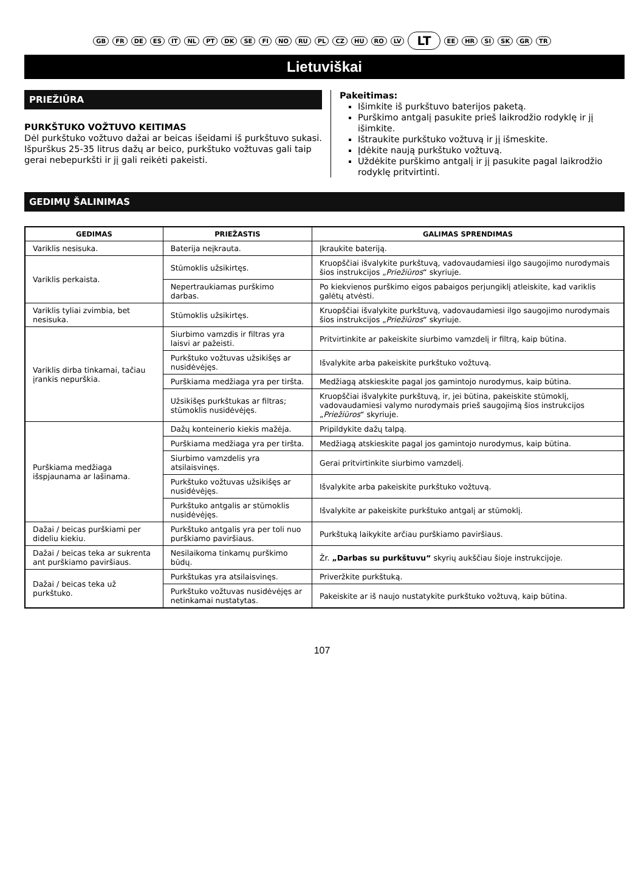GB FR DE ES IT NL PT DK SE FI NO RU PL CZ HU RO LV LT EE HR SI SK GR TR
Lietuviškai
PRIEŽIŪRA
PURKŠTUKO VOŽTUVO KEITIMAS
Dėl purkštuko vožtuvo dažai ar beicas išeidami iš purkštuvo sukasi. Išpurškus 25-35 litrus dažų ar beico, purkštuko vožtuvas gali taip gerai nebepurkšti ir jį gali reikėti pakeisti.
Pakeitimas:
Išimkite iš purkštuvo baterijos paketą.
Purškimo antgalį pasukite prieš laikrodžio rodyklę ir jį išimkite.
Ištraukite purkštuko vožtuvą ir jį išmeskite.
Įdėkite naują purkštuko vožtuvą.
Uždėkite purškimo antgalį ir jį pasukite pagal laikrodžio rodyklę pritvirtinti.
GEDIMŲ ŠALINIMAS
| GEDIMAS | PRIEŽASTIS | GALIMAS SPRENDIMAS |
| --- | --- | --- |
| Variklis nesisuka. | Baterija neįkrauta. | Įkraukite bateriją. |
| Variklis perkaista. | Stūmoklis užsikirtęs. | Kruopščiai išvalykite purkštuvą, vadovaudamiesi ilgo saugojimo nurodymais šios instrukcijos „ Priežiūros “ skyriuje. |
| | Nepertraukiamas purškimo darbas. | Po kiekvienos purškimo eigos pabaigos perjungiklį atleiskite, kad variklis galėtų atvėsti. |
| Variklis tyliai zvimbia, bet nesisuka. | Stūmoklis užsikirtęs. | Kruopščiai išvalykite purkštuvą, vadovaudamiesi ilgo saugojimo nurodymais šios instrukcijos „ Priežiūros “ skyriuje. |
| Variklis dirba tinkamai, tačiau įrankis nepurškia. | Siurbimo vamzdis ir filtras yra laisvi ar pažeisti. | Pritvirtinkite ar pakeiskite siurbimo vamzdelį ir filtrą, kaip būtina. |
| | Purkštuko vožtuvas užsikišęs ar nusidėvėjęs. | Išvalykite arba pakeiskite purkštuko vožtuvą. |
| | Purškiama medžiaga yra per tiršta. | Medžiagą atskieskite pagal jos gamintojo nurodymus, kaip būtina. |
| | Užsikišęs purkštukas ar filtras; stūmoklis nusidėvėjęs. | Kruopščiai išvalykite purkštuvą, ir, jei būtina, pakeiskite stūmoklį, vadovaudamiesi valymo nurodymais prieš saugojimą šios instrukcijos „ Priežiūros “ skyriuje. |
| Purškiama medžiaga išspjaunama ar lašinama. | Dažų konteinerio kiekis mažėja. | Pripildykite dažų talpą. |
| | Purškiama medžiaga yra per tiršta. | Medžiagą atskieskite pagal jos gamintojo nurodymus, kaip būtina. |
| | Siurbimo vamzdelis yra atsilaisvinęs. | Gerai pritvirtinkite siurbimo vamzdelį. |
| | Purkštuko vožtuvas užsikišęs ar nusidėvėjęs. | Išvalykite arba pakeiskite purkštuko vožtuvą. |
| | Purkštuko antgalis ar stūmoklis nusidėvėjęs. | Išvalykite ar pakeiskite purkštuko antgalį ar stūmoklį. |
| Dažai / beicas purškiami per dideliu kiekiu. | Purkštuko antgalis yra per toli nuo purškiamo paviršiaus. | Purkštuką laikykite arčiau purškiamo paviršiaus. |
| Dažai / beicas teka ar sukrenta ant purškiamo paviršiaus. | Nesilaikoma tinkamų purškimo būdų. | Žr. „Darbas su purkštuvu“ skyrių aukščiau šioje instrukcijoje. |
| Dažai / beicas teka už purkštuko. | Purkštukas yra atsilaisvinęs. | Priveržkite purkštuką. |
| | Purkštuko vožtuvas nusidėvėjęs ar netinkamai nustatytas. | Pakeiskite ar iš naujo nustatykite purkštuko vožtuvą, kaip būtina. |
107